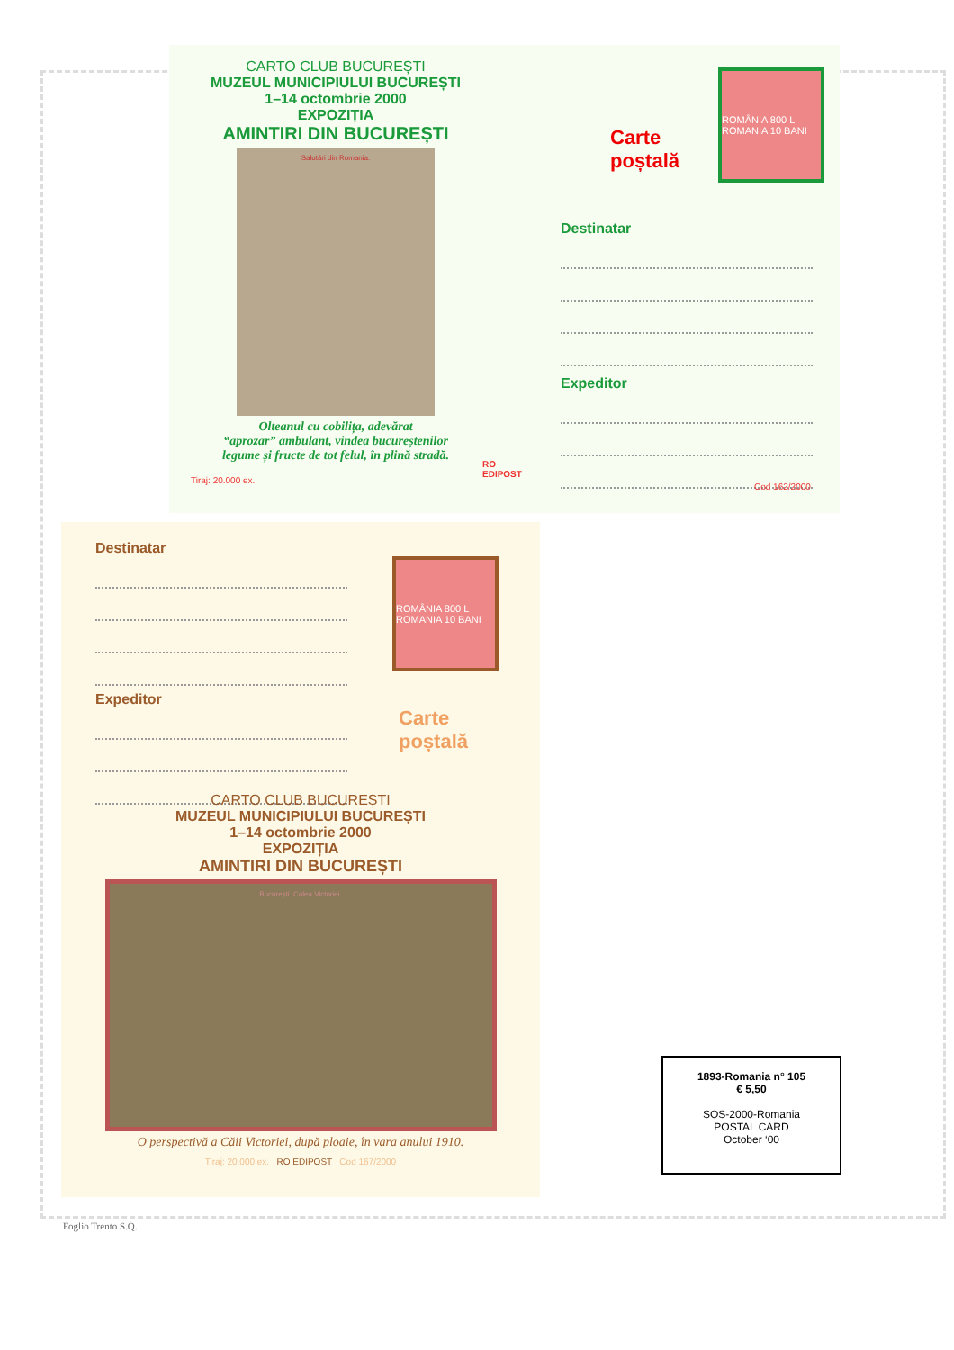CARTO CLUB BUCUREȘTI
MUZEUL MUNICIPIULUI BUCUREȘTI
1–14 octombrie 2000
EXPOZIȚIA
AMINTIRI DIN BUCUREȘTI
Salutări din Romania.
Olteanul cu cobilița, adevărat
“aprozar” ambulant, vindea bucureștenilor
legume și fructe de tot felul, în plină stradă.
Tiraj: 20.000 ex.
RO
EDIPOST
Carte
poștală
ROMÂNIA 800 L ROMANIA 10 BANI
Destinatar
Expeditor
Cod 162/2000
Destinatar
Expeditor
ROMÂNIA 800 L ROMANIA 10 BANI
Carte
poștală
CARTO CLUB BUCUREȘTI
MUZEUL MUNICIPIULUI BUCUREȘTI
1–14 octombrie 2000
EXPOZIȚIA
AMINTIRI DIN BUCUREȘTI
București. Calea Victoriei.
O perspectivă a Căii Victoriei, după ploaie, în vara anului 1910.
Tiraj: 20.000 ex. RO EDIPOST Cod 167/2000
1893-Romania n° 105
€ 5,50
SOS-2000-Romania
POSTAL CARD
October ‘00
Foglio Trento S.Q.